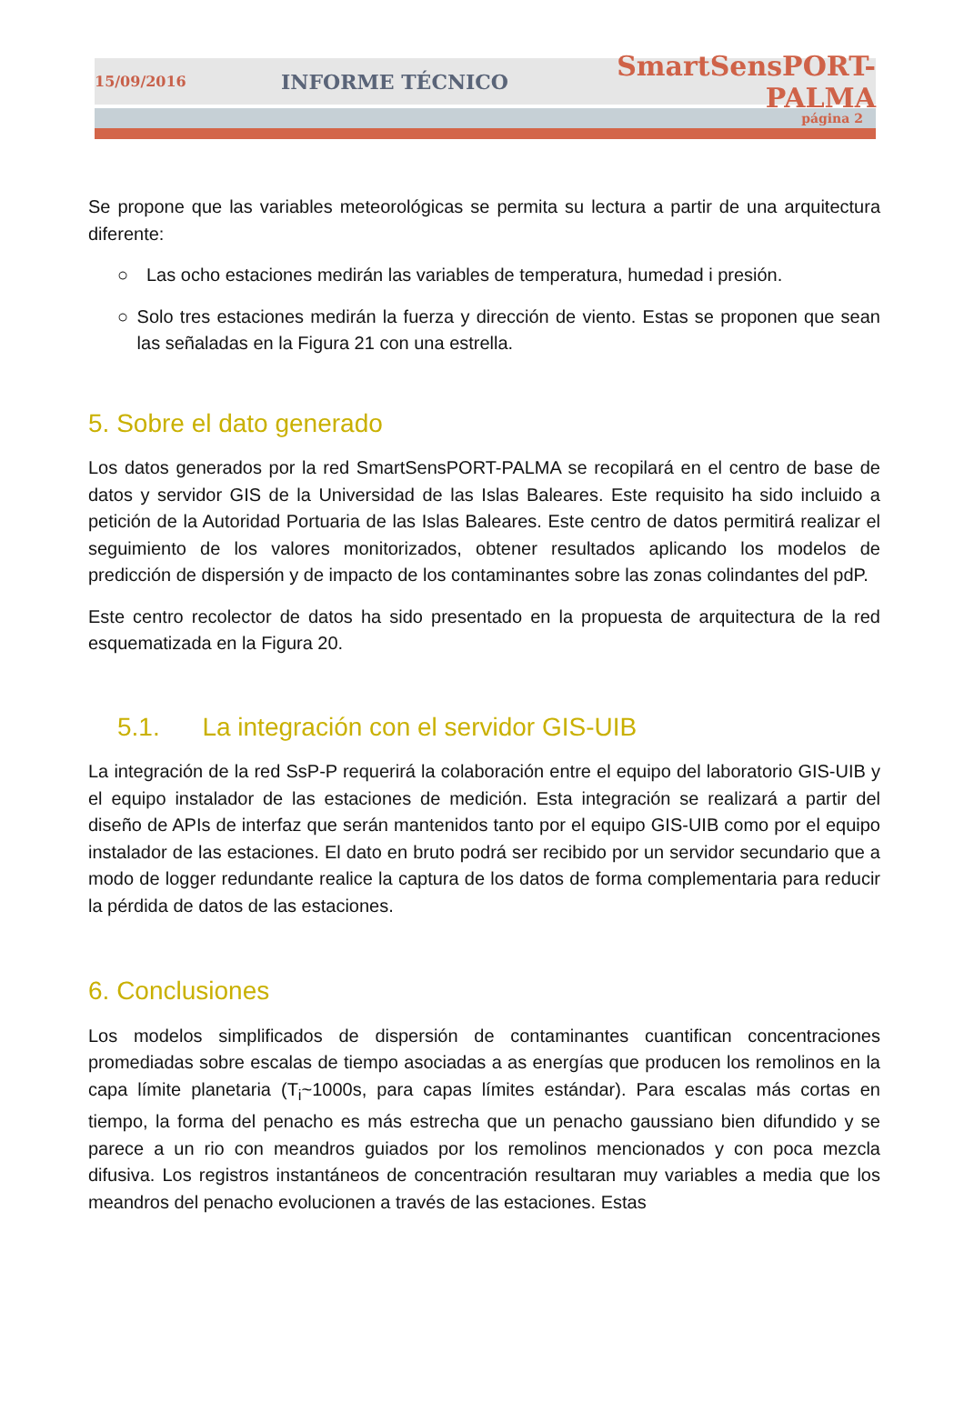15/09/2016 INFORME TÉCNICO SmartSensPORT-PALMA
página 2
Se propone que las variables meteorológicas se permita su lectura a partir de una arquitectura diferente:
○ Las ocho estaciones medirán las variables de temperatura, humedad i presión.
○ Solo tres estaciones medirán la fuerza y dirección de viento. Estas se proponen que sean las señaladas en la Figura 21 con una estrella.
5. Sobre el dato generado
Los datos generados por la red SmartSensPORT-PALMA se recopilará en el centro de base de datos y servidor GIS de la Universidad de las Islas Baleares. Este requisito ha sido incluido a petición de la Autoridad Portuaria de las Islas Baleares. Este centro de datos permitirá realizar el seguimiento de los valores monitorizados, obtener resultados aplicando los modelos de predicción de dispersión y de impacto de los contaminantes sobre las zonas colindantes del pdP.
Este centro recolector de datos ha sido presentado en la propuesta de arquitectura de la red esquematizada en la Figura 20.
5.1. La integración con el servidor GIS-UIB
La integración de la red SsP-P requerirá la colaboración entre el equipo del laboratorio GIS-UIB y el equipo instalador de las estaciones de medición. Esta integración se realizará a partir del diseño de APIs de interfaz que serán mantenidos tanto por el equipo GIS-UIB como por el equipo instalador de las estaciones. El dato en bruto podrá ser recibido por un servidor secundario que a modo de logger redundante realice la captura de los datos de forma complementaria para reducir la pérdida de datos de las estaciones.
6. Conclusiones
Los modelos simplificados de dispersión de contaminantes cuantifican concentraciones promediadas sobre escalas de tiempo asociadas a as energías que producen los remolinos en la capa límite planetaria (T<sub>i</sub>~1000s, para capas límites estándar). Para escalas más cortas en tiempo, la forma del penacho es más estrecha que un penacho gaussiano bien difundido y se parece a un rio con meandros guiados por los remolinos mencionados y con poca mezcla difusiva. Los registros instantáneos de concentración resultaran muy variables a media que los meandros del penacho evolucionen a través de las estaciones. Estas